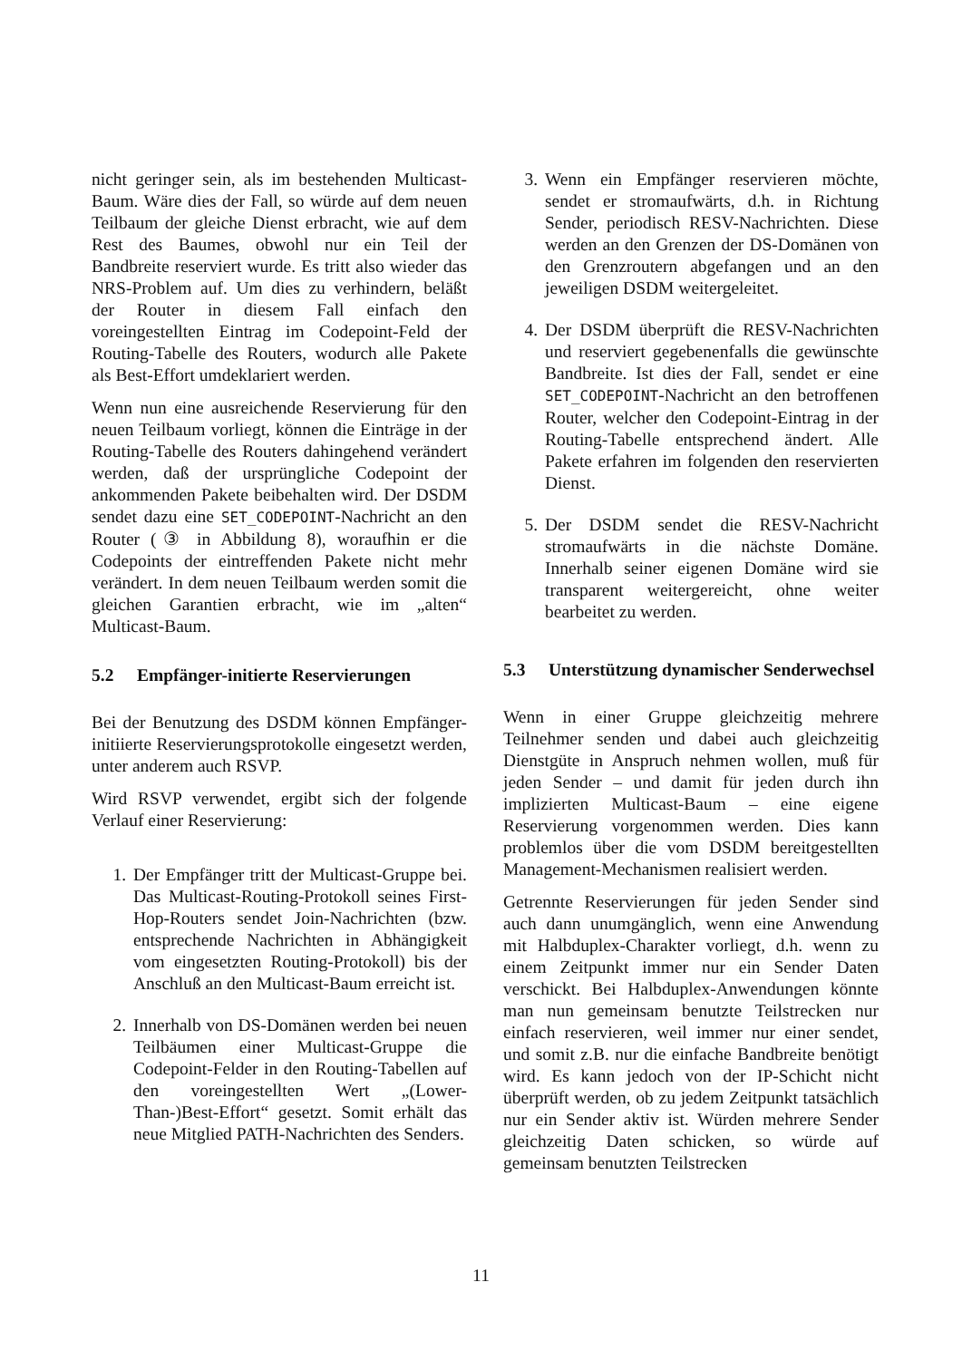nicht geringer sein, als im bestehenden Multicast-Baum. Wäre dies der Fall, so würde auf dem neuen Teilbaum der gleiche Dienst erbracht, wie auf dem Rest des Baumes, obwohl nur ein Teil der Bandbreite reserviert wurde. Es tritt also wieder das NRS-Problem auf. Um dies zu verhindern, beläßt der Router in diesem Fall einfach den voreingestellten Eintrag im Codepoint-Feld der Routing-Tabelle des Routers, wodurch alle Pakete als Best-Effort umdeklariert werden.
Wenn nun eine ausreichende Reservierung für den neuen Teilbaum vorliegt, können die Einträge in der Routing-Tabelle des Routers dahingehend verändert werden, daß der ursprüngliche Codepoint der ankommenden Pakete beibehalten wird. Der DSDM sendet dazu eine SET_CODEPOINT-Nachricht an den Router (③ in Abbildung 8), woraufhin er die Codepoints der eintreffenden Pakete nicht mehr verändert. In dem neuen Teilbaum werden somit die gleichen Garantien erbracht, wie im „alten“ Multicast-Baum.
5.2 Empfänger-initierte Reservierungen
Bei der Benutzung des DSDM können Empfänger-initiierte Reservierungsprotokolle eingesetzt werden, unter anderem auch RSVP.
Wird RSVP verwendet, ergibt sich der folgende Verlauf einer Reservierung:
1. Der Empfänger tritt der Multicast-Gruppe bei. Das Multicast-Routing-Protokoll seines First-Hop-Routers sendet Join-Nachrichten (bzw. entsprechende Nachrichten in Abhängigkeit vom eingesetzten Routing-Protokoll) bis der Anschluß an den Multicast-Baum erreicht ist.
2. Innerhalb von DS-Domänen werden bei neuen Teilbäumen einer Multicast-Gruppe die Codepoint-Felder in den Routing-Tabellen auf den voreingestellten Wert „(Lower-Than-)Best-Effort“ gesetzt. Somit erhält das neue Mitglied PATH-Nachrichten des Senders.
3. Wenn ein Empfänger reservieren möchte, sendet er stromaufwärts, d.h. in Richtung Sender, periodisch RESV-Nachrichten. Diese werden an den Grenzen der DS-Domänen von den Grenzroutern abgefangen und an den jeweiligen DSDM weitergeleitet.
4. Der DSDM überprüft die RESV-Nachrichten und reserviert gegebenenfalls die gewünschte Bandbreite. Ist dies der Fall, sendet er eine SET_CODEPOINT-Nachricht an den betroffenen Router, welcher den Codepoint-Eintrag in der Routing-Tabelle entsprechend ändert. Alle Pakete erfahren im folgenden den reservierten Dienst.
5. Der DSDM sendet die RESV-Nachricht stromaufwärts in die nächste Domäne. Innerhalb seiner eigenen Domäne wird sie transparent weitergereicht, ohne weiter bearbeitet zu werden.
5.3 Unterstützung dynamischer Senderwechsel
Wenn in einer Gruppe gleichzeitig mehrere Teilnehmer senden und dabei auch gleichzeitig Dienstgüte in Anspruch nehmen wollen, muß für jeden Sender – und damit für jeden durch ihn implizierten Multicast-Baum – eine eigene Reservierung vorgenommen werden. Dies kann problemlos über die vom DSDM bereitgestellten Management-Mechanismen realisiert werden.
Getrennte Reservierungen für jeden Sender sind auch dann unumgänglich, wenn eine Anwendung mit Halbduplex-Charakter vorliegt, d.h. wenn zu einem Zeitpunkt immer nur ein Sender Daten verschickt. Bei Halbduplex-Anwendungen könnte man nun gemeinsam benutzte Teilstrecken nur einfach reservieren, weil immer nur einer sendet, und somit z.B. nur die einfache Bandbreite benötigt wird. Es kann jedoch von der IP-Schicht nicht überprüft werden, ob zu jedem Zeitpunkt tatsächlich nur ein Sender aktiv ist. Würden mehrere Sender gleichzeitig Daten schicken, so würde auf gemeinsam benutzten Teilstrecken
11